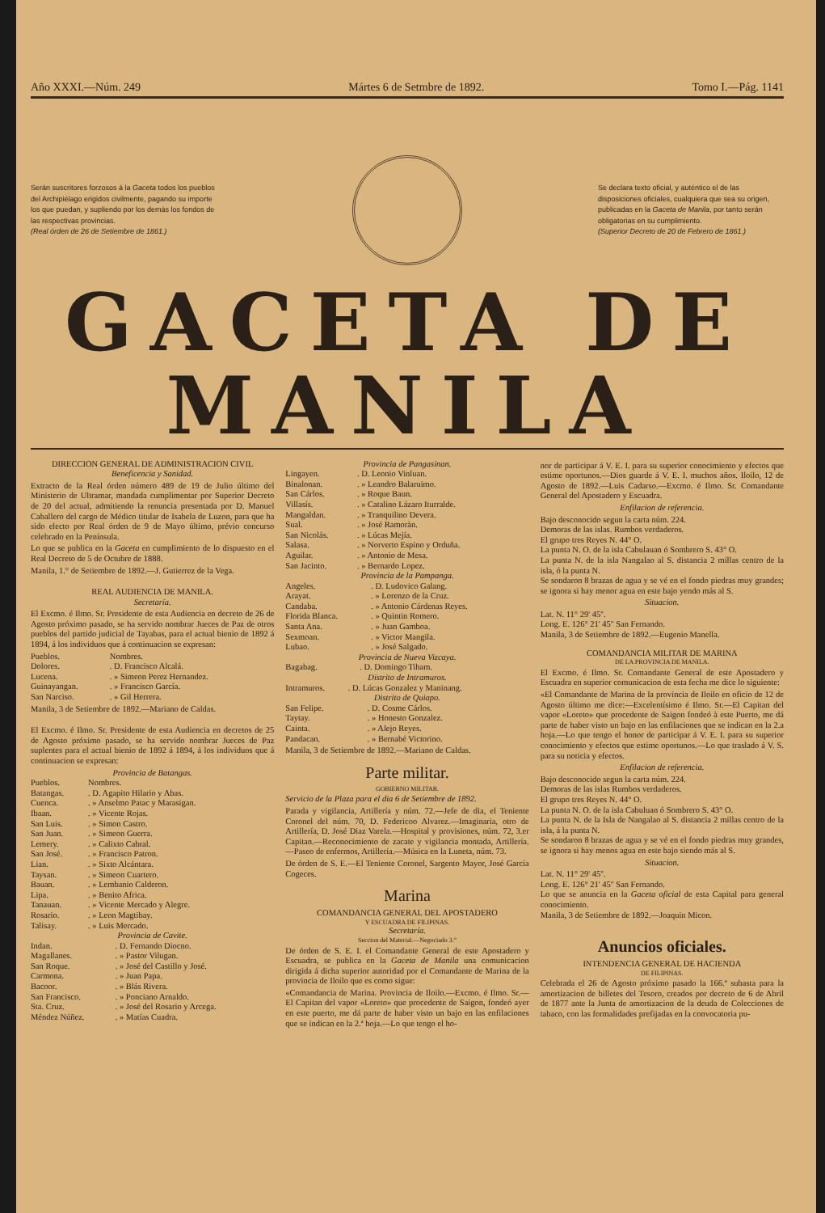Año XXXI.—Núm. 249 Mártes 6 de Setmbre de 1892. Tomo I.—Pág. 1141
Serán suscritores forzosos á la Gaceta todos los pueblos del Archipiélago erigidos civilmente, pagando su importe los que puedan, y supliendo por los demás los fondos de las respectivas provincias.
(Real órden de 26 de Setiembre de 1861.)
Se declara texto oficial, y auténtico el de las disposiciones oficiales, cualquiera que sea su origen, publicadas en la Gaceta de Manila, por tanto serán obligatorias en su cumplimiento.
(Superior Decreto de 20 de Febrero de 1861.)
GACETA DE MANILA
DIRECCION GENERAL DE ADMINISTRACION CIVIL
Beneficencia y Sanidad.
Extracto de la Real órden número 489 de 19 de Julio último del Ministerio de Ultramar, mandada cumplimentar por Superior Decreto de 20 del actual, admitiendo la renuncia presentada por D. Manuel Caballero del cargo de Médico titular de Isabela de Luzon, para que ha sido electo por Real órden de 9 de Mayo último, prévio concurso celebrado en la Península.
Lo que se publica en la Gaceta en cumplimiento de lo dispuesto en el Real Decreto de 5 de Octubre de 1888.
Manila, 1.° de Setiembre de 1892.—J. Gutierrez de la Vega.
REAL AUDIENCIA DE MANILA.
Secretaría.
El Excmo. é Ilmo. Sr. Presidente de esta Audiencia en decreto de 26 de Agosto próximo pasado, se ha servido nombrar Jueces de Paz de otros pueblos del partido judicial de Tayabas, para el actual bienio de 1892 á 1894, á los individuos que á continuacion se expresan:
| Pueblos. | Nombres. |
| --- | --- |
| Dolores. | . D. Francisco Alcalá. |
| Lucena. | . » Simeon Perez Hernandez. |
| Guinayangan. | . » Francisco García. |
| San Narciso. | . » Gil Herrera. |
Manila, 3 de Setiembre de 1892.—Mariano de Caldas.
El Excmo. é Ilmo. Sr. Presidente de esta Audiencia en decretos de 25 de Agosto próximo pasado, se ha servido nombrar Jueces de Paz suplentes para el actual bienio de 1892 á 1894, á los individuos que á continuacion se expresan:
Provincia de Batangas.
| Pueblos. | Nombres. |
| --- | --- |
| Batangas. | . D. Agapito Hilario y Abas. |
| Cuenca. | . » Anselmo Patac y Marasigan. |
| Ibaan. | . » Vicente Rojas. |
| San Luis. | . » Simon Castro. |
| San Juan. | . » Simeon Guerra. |
| Lemery. | . » Calixto Cabral. |
| San José. | . » Francisco Patron. |
| Lian. | . » Sixto Alcántara. |
| Taysan. | . » Simeon Cuartero. |
| Bauan. | . » Lembanio Calderon. |
| Lipa. | . » Benito Africa. |
| Tanauan. | . » Vicente Mercado y Alegre. |
| Rosario. | . » Leon Magtibay. |
| Talisay. | . » Luis Mercado. |
Provincia de Cavite.
| Indan. | . D. Fernando Diocno. |
| Magallanes. | . » Pastor Vilugan. |
| San Roque. | . » José del Castillo y José. |
| Carmona. | . » Juan Papa. |
| Bacoor. | . » Blás Rivera. |
| San Francisco. | . » Ponciano Arnaldo. |
| Sta. Cruz. | . » José del Rosario y Arcega. |
| Méndez Núñez. | . » Matías Cuadra. |
Provincia de Pangasinan.
| Lingayen. | . D. Leonio Vinluan. |
| Binalonan. | . » Leandro Balaruimo. |
| San Cárlos. | . » Roque Baun. |
| Villasís. | . » Catalino Lázaro Iturralde. |
| Mangaldan. | . » Tranquilino Devera. |
| Sual. | . » José Ramoràn. |
| San Nicolás. | . » Lúcas Mejía. |
| Salasa. | . » Norverto Espino y Orduña. |
| Aguilar. | . » Antonio de Mesa. |
| San Jacinto. | . » Bernardo Lopez. |
Provincia de la Pampanga.
| Angeles. | . D. Ludovico Galang. |
| Arayat. | . » Lorenzo de la Cruz. |
| Candaba. | . » Antonio Cárdenas Reyes. |
| Florida Blanca. | . » Quintin Romero. |
| Santa Ana. | . » Juan Gamboa. |
| Sexmoan. | . » Victor Mangila. |
| Lubao. | . » José Salgado. |
Provincia de Nueva Vizcaya.
| Bagabag. | . D. Domingo Tiham. |
Distrito de Intramuros.
| Intramuros. | . D. Lúcas Gonzalez y Maninang. |
Distrito de Quiapo.
| San Felipe. | . D. Cosme Cárlos. |
| Taytay. | . » Honesto Gonzalez. |
| Cainta. | . » Alejo Reyes. |
| Pandacan. | . » Bernabé Victorino. |
Manila, 3 de Setiembre de 1892.—Mariano de Caldas.
Parte militar.
GOBIERNO MILITAR.
Servicio de la Plaza para el dia 6 de Setiembre de 1892.
Parada y vigilancia, Artillería y núm. 72.—Jefe de dia, el Teniente Coronel del núm. 70, D. Federicoo Alvarez.—Imaginaria, otro de Artillería, D. José Diaz Varela.—Hospital y provisiones, núm. 72, 3.er Capitan.—Reconocimiento de zacate y vigilancia montada, Artillería.—Paseo de enfermos, Artillería.—Música en la Luneta, núm. 73.
De órden de S. E.—El Teniente Coronel, Sargento Mayor, José García Cogeces.
Marina
COMANDANCIA GENERAL DEL APOSTADERO
Y ESCUADRA DE FILIPINAS.
Secretaría.
Seccion del Material.—Negociado 3.°
De órden de S. E. I. el Comandante General de este Apostadero y Escuadra, se publica en la Gaceta de Manila una comunicacion dirigida á dicha superior autoridad por el Comandante de Marina de la provincia de Iloilo que es como sigue:
«Comandancia de Marina. Provincia de Iloilo.—Excmo. é Ilmo. Sr.—El Capitan del vapor «Loreto» que procedente de Saigon, fondeó ayer en este puerto, me dá parte de haber visto un bajo en las enfilaciones que se indican en la 2.ª hoja.—Lo que tengo el ho-
nor de participar á V. E. I. para su superior conocimiento y efectos que estime oportunos.—Dios guarde á V. E. I. muchos años. Iloilo, 12 de Agosto de 1892.—Luis Cadarso.—Excmo. é Ilmo. Sr. Comandante General del Apostadero y Escuadra.
Enfilacion de referencia.
Bajo desconocido segun la carta núm. 224.
Demoras de las islas. Rumbos verdaderos.
El grupo tres Reyes N. 44° O.
La punta N. O. de la isla Cabulauan ó Sombrero S. 43° O.
La punta N. de la isla Nangalao al S. distancia 2 millas centro de la isla, ó la punta N.
Se sondaron 8 brazas de agua y se vé en el fondo piedras muy grandes; se ignora si hay menor agua en este bajo yendo más al S.
Situacion.
Lat. N. 11° 29' 45''.
Long. E. 126° 21' 45'' San Fernando.
Manila, 3 de Setiembre de 1892.—Eugenio Manella.
COMANDANCIA MILITAR DE MARINA
DE LA PROVINCIA DE MANILA.
El Excmo. é Ilmo. Sr. Comandante General de este Apostadero y Escuadra en superior comunicacion de esta fecha me dice lo siguiente:
«El Comandante de Marina de la provincia de Iloilo en oficio de 12 de Agosto último me dice:—Excelentísimo é Ilmo. Sr.—El Capitan del vapor «Loreto» que procedente de Saigon fondeó à este Puerto, me dá parte de haber visto un bajo en las enfilaciones que se indican en la 2.a hoja.—Lo que tengo el honor de participar á V. E. I. para su superior conocimiento y efectos que estime oportunos.—Lo que traslado á V. S. para su noticia y efectos.
Enfilacion de referencia.
Bajo desconocido segun la carta núm. 224.
Demoras de las islas Rumbos verdaderos.
El grupo tres Reyes N. 44° O.
La punta N. O. de la isla Cabuluan ó Sombrero S. 43° O.
La punta N. de la Isla de Nangalao al S. distancia 2 millas centro de la isla, á la punta N.
Se sondaron 8 brazas de agua y se vé en el fondo piedras muy grandes, se ignora si hay menos agua en este bajo siendo más al S.
Situacion.
Lat. N. 11° 29' 45''.
Long. E. 126° 21' 45'' San Fernando.
Lo que se anuncia en la Gaceta oficial de esta Capital para general conocimiento.
Manila, 3 de Setiembre de 1892.—Joaquin Micon.
Anuncios oficiales.
INTENDENCIA GENERAL DE HACIENDA
DE FILIPINAS.
Celebrada el 26 de Agosto próximo pasado la 166.ª subasta para la amortizacion de billetes del Tesoro, creados por decreto de 6 de Abril de 1877 ante la Junta de amortizacion de la deuda de Colecciones de tabaco, con las formalidades prefijadas en la convocatoria pu-